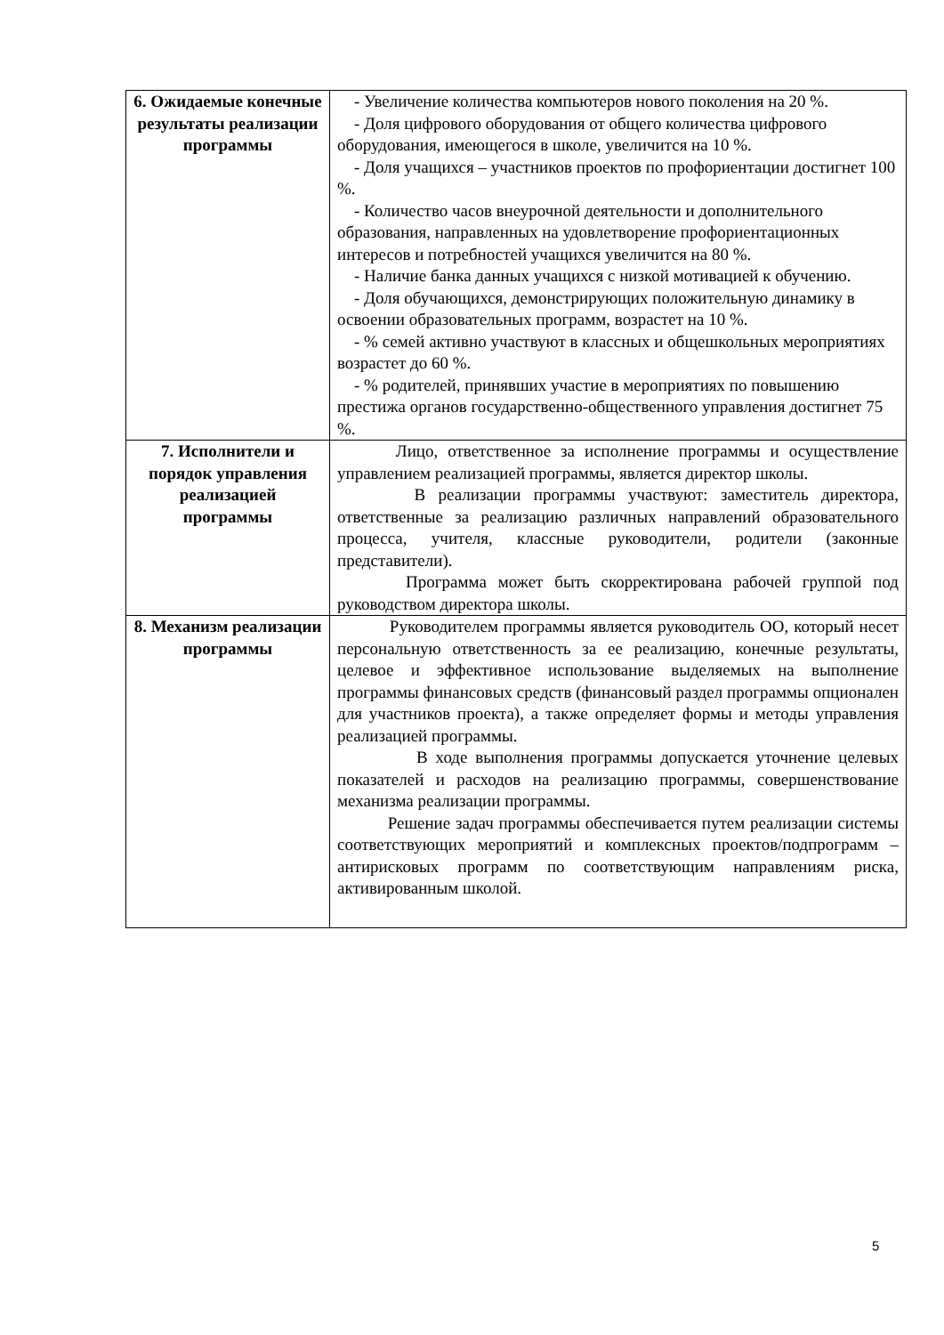| 6. Ожидаемые конечные результаты реализации программы | - Увеличение количества компьютеров нового поколения на 20 %. - Доля цифрового оборудования от общего количества цифрового оборудования, имеющегося в школе, увеличится на 10 %. - Доля учащихся – участников проектов по профориентации достигнет 100 %. - Количество часов внеурочной деятельности и дополнительного образования, направленных на удовлетворение профориентационных интересов и потребностей учащихся увеличится на 80 %. - Наличие банка данных учащихся с низкой мотивацией к обучению. - Доля обучающихся, демонстрирующих положительную динамику в освоении образовательных программ, возрастет на 10 %. - % семей активно участвуют в классных и общешкольных мероприятиях возрастет до 60 %. - % родителей, принявших участие в мероприятиях по повышению престижа органов государственно-общественного управления достигнет 75 %. |
| 7. Исполнители и порядок управления реализацией программы | Лицо, ответственное за исполнение программы и осуществление управлением реализацией программы, является директор школы. В реализации программы участвуют: заместитель директора, ответственные за реализацию различных направлений образовательного процесса, учителя, классные руководители, родители (законные представители). Программа может быть скорректирована рабочей группой под руководством директора школы. |
| 8. Механизм реализации программы | Руководителем программы является руководитель ОО, который несет персональную ответственность за ее реализацию, конечные результаты, целевое и эффективное использование выделяемых на выполнение программы финансовых средств (финансовый раздел программы опционален для участников проекта), а также определяет формы и методы управления реализацией программы. В ходе выполнения программы допускается уточнение целевых показателей и расходов на реализацию программы, совершенствование механизма реализации программы. Решение задач программы обеспечивается путем реализации системы соответствующих мероприятий и комплексных проектов/подпрограмм – антирисковых программ по соответствующим направлениям риска, активированным школой. |
5